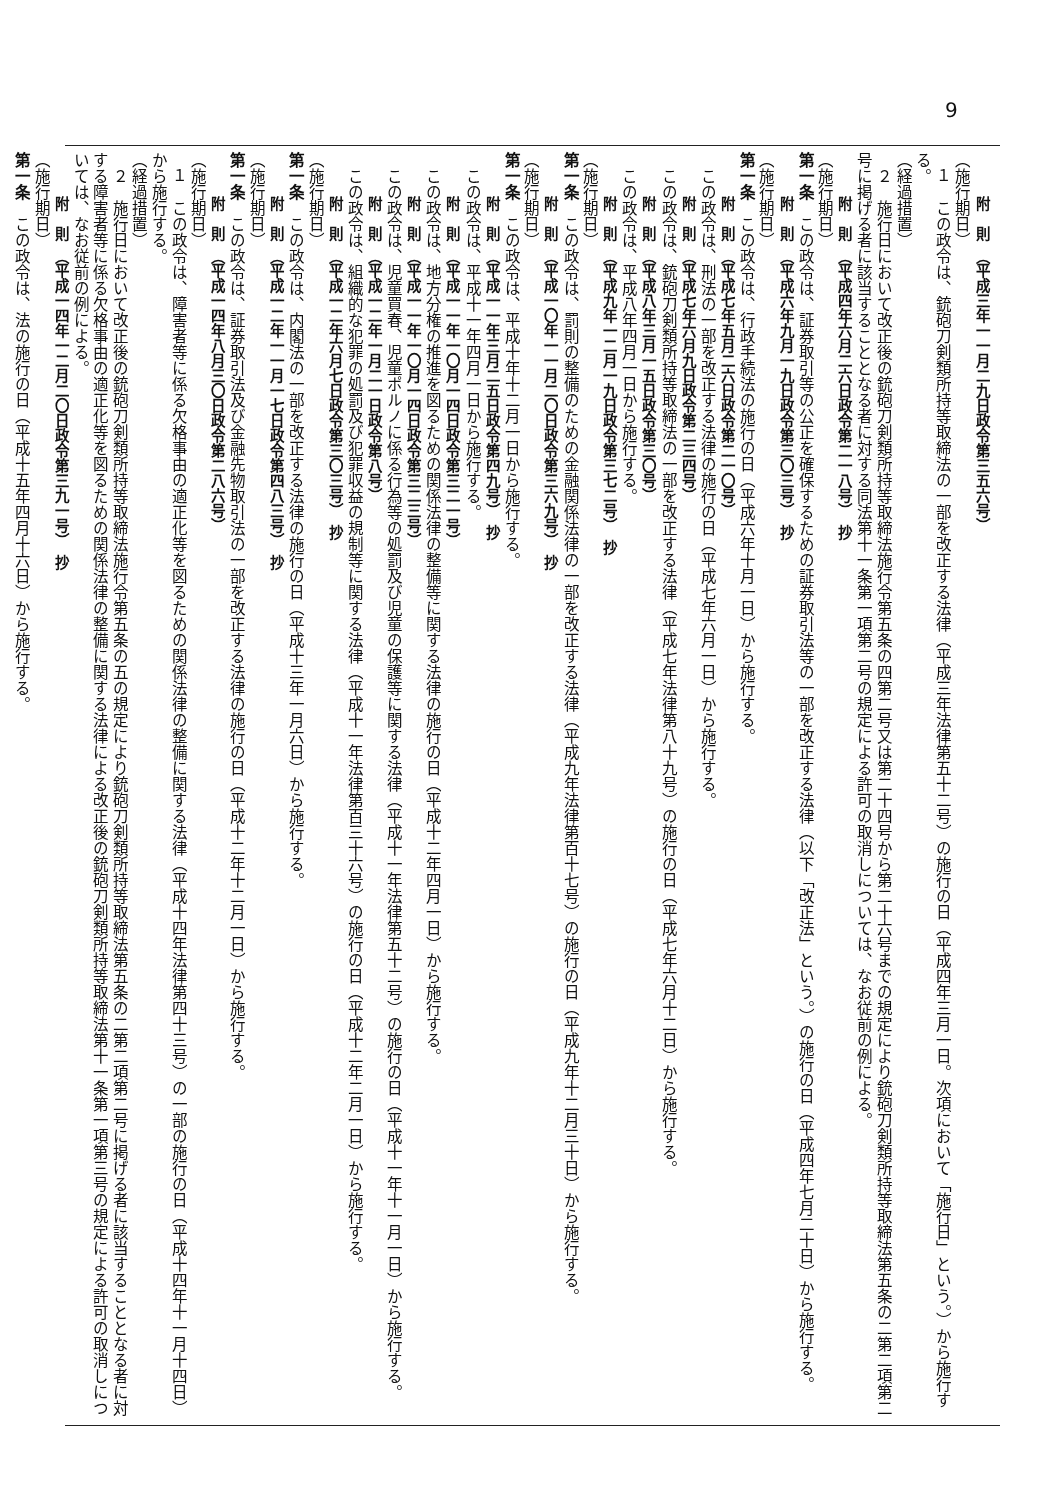9
附　則　（平成三年一一月二九日政令第三五六号）
（施行期日）
１　この政令は、銃砲刀剣類所持等取締法の一部を改正する法律（平成三年法律第五十二号）の施行の日（平成四年三月一日。次項において「施行日」という。）から施行する。
（経過措置）
２　施行日において改正後の銃砲刀剣類所持等取締法施行令第五条の四第二号又は第二十四号から第二十六号までの規定により銃砲刀剣類所持等取締法第五条の二第二項第二号に掲げる者に該当することとなる者に対する同法第十一条第一項第二号の規定による許可の取消しについては、なお従前の例による。
附　則　（平成四年六月二六日政令第二一八号）　抄
（施行期日）
第一条　この政令は、証券取引等の公正を確保するための証券取引法等の一部を改正する法律（以下「改正法」という。）の施行の日（平成四年七月二十日）から施行する。
附　則　（平成六年九月一九日政令第三〇三号）　抄
（施行期日）
第一条　この政令は、行政手続法の施行の日（平成六年十月一日）から施行する。
附　則　（平成七年五月二六日政令第二一〇号）
この政令は、刑法の一部を改正する法律の施行の日（平成七年六月一日）から施行する。
附　則　（平成七年六月九日政令第二三四号）
この政令は、銃砲刀剣類所持等取締法の一部を改正する法律（平成七年法律第八十九号）の施行の日（平成七年六月十二日）から施行する。
附　則　（平成八年三月一五日政令第三〇号）
この政令は、平成八年四月一日から施行する。
附　則　（平成九年一二月一九日政令第三七二号）　抄
（施行期日）
第一条　この政令は、罰則の整備のための金融関係法律の一部を改正する法律（平成九年法律第百十七号）の施行の日（平成九年十二月三十日）から施行する。
附　則　（平成一〇年一一月二〇日政令第三六九号）　抄
（施行期日）
第一条　この政令は、平成十年十二月一日から施行する。
附　則　（平成一一年三月二五日政令第四九号）　抄
この政令は、平成十一年四月一日から施行する。
附　則　（平成一一年一〇月一四日政令第三二一号）
この政令は、地方分権の推進を図るための関係法律の整備等に関する法律の施行の日（平成十二年四月一日）から施行する。
附　則　（平成一一年一〇月一四日政令第三二三号）
この政令は、児童買春、児童ポルノに係る行為等の処罰及び児童の保護等に関する法律（平成十一年法律第五十二号）の施行の日（平成十一年十一月一日）から施行する。
附　則　（平成一二年一月二一日政令第八号）
この政令は、組織的な犯罪の処罰及び犯罪収益の規制等に関する法律（平成十一年法律第百三十六号）の施行の日（平成十二年二月一日）から施行する。
附　則　（平成一二年六月七日政令第三〇三号）　抄
（施行期日）
第一条　この政令は、内閣法の一部を改正する法律の施行の日（平成十三年一月六日）から施行する。
附　則　（平成一二年一一月一七日政令第四八三号）　抄
（施行期日）
第一条　この政令は、証券取引法及び金融先物取引法の一部を改正する法律の施行の日（平成十二年十二月一日）から施行する。
附　則　（平成一四年八月三〇日政令第二八六号）
（施行期日）
１　この政令は、障害者等に係る欠格事由の適正化等を図るための関係法律の整備に関する法律（平成十四年法律第四十三号）の一部の施行の日（平成十四年十一月十四日）から施行する。
（経過措置）
２　施行日において改正後の銃砲刀剣類所持等取締法施行令第五条の五の規定により銃砲刀剣類所持等取締法第五条の二第二項第二号に掲げる者に該当することとなる者に対する障害者等に係る欠格事由の適正化等を図るための関係法律の整備に関する法律による改正後の銃砲刀剣類所持等取締法第十一条第一項第三号の規定による許可の取消しについては、なお従前の例による。
附　則　（平成一四年一二月二〇日政令第三九一号）　抄
（施行期日）
第一条　この政令は、法の施行の日（平成十五年四月十六日）から施行する。